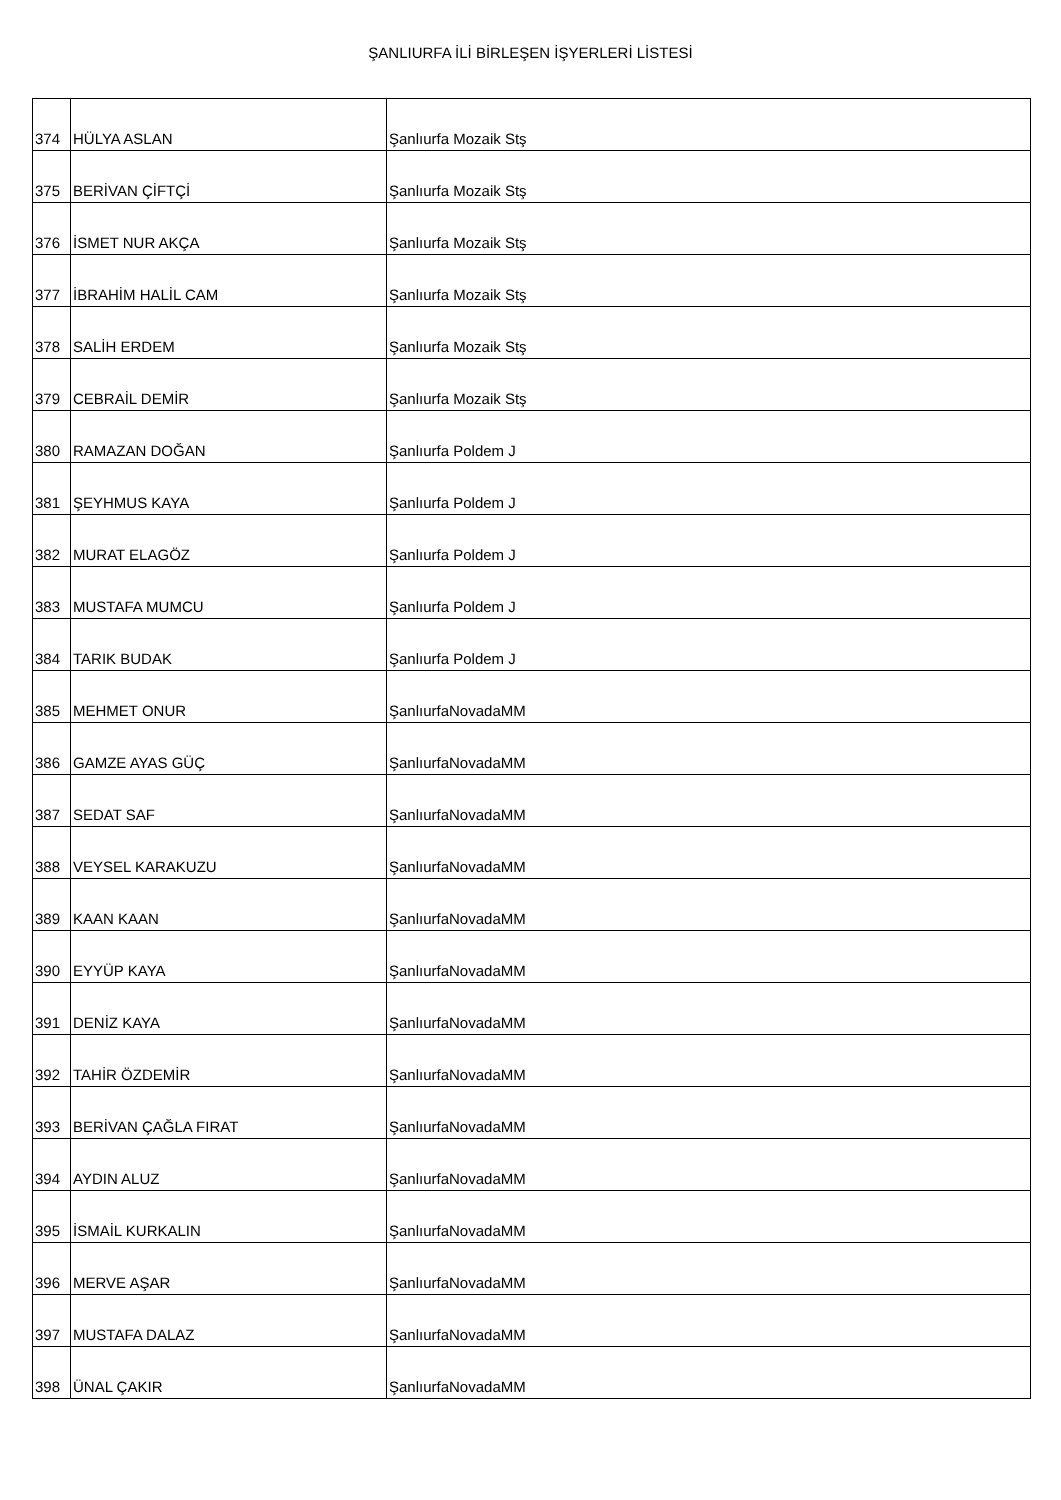ŞANLIURFA İLİ BİRLEŞEN İŞYERLERİ LİSTESİ
| 374 | HÜLYA ASLAN | Şanlıurfa Mozaik Stş |
| 375 | BERİVAN ÇİFTÇİ | Şanlıurfa Mozaik Stş |
| 376 | İSMET NUR AKÇA | Şanlıurfa Mozaik Stş |
| 377 | İBRAHİM HALİL CAM | Şanlıurfa Mozaik Stş |
| 378 | SALİH ERDEM | Şanlıurfa Mozaik Stş |
| 379 | CEBRAİL DEMİR | Şanlıurfa Mozaik Stş |
| 380 | RAMAZAN DOĞAN | Şanlıurfa Poldem J |
| 381 | ŞEYHMUS KAYA | Şanlıurfa Poldem J |
| 382 | MURAT ELAGÖZ | Şanlıurfa Poldem J |
| 383 | MUSTAFA MUMCU | Şanlıurfa Poldem J |
| 384 | TARIK BUDAK | Şanlıurfa Poldem J |
| 385 | MEHMET ONUR | ŞanlıurfaNovadaMM |
| 386 | GAMZE AYAS GÜÇ | ŞanlıurfaNovadaMM |
| 387 | SEDAT SAF | ŞanlıurfaNovadaMM |
| 388 | VEYSEL KARAKUZU | ŞanlıurfaNovadaMM |
| 389 | KAAN KAAN | ŞanlıurfaNovadaMM |
| 390 | EYYÜP KAYA | ŞanlıurfaNovadaMM |
| 391 | DENİZ KAYA | ŞanlıurfaNovadaMM |
| 392 | TAHİR ÖZDEMİR | ŞanlıurfaNovadaMM |
| 393 | BERİVAN ÇAĞLA FIRAT | ŞanlıurfaNovadaMM |
| 394 | AYDIN ALUZ | ŞanlıurfaNovadaMM |
| 395 | İSMAİL KURKALIN | ŞanlıurfaNovadaMM |
| 396 | MERVE AŞAR | ŞanlıurfaNovadaMM |
| 397 | MUSTAFA DALAZ | ŞanlıurfaNovadaMM |
| 398 | ÜNAL ÇAKIR | ŞanlıurfaNovadaMM |